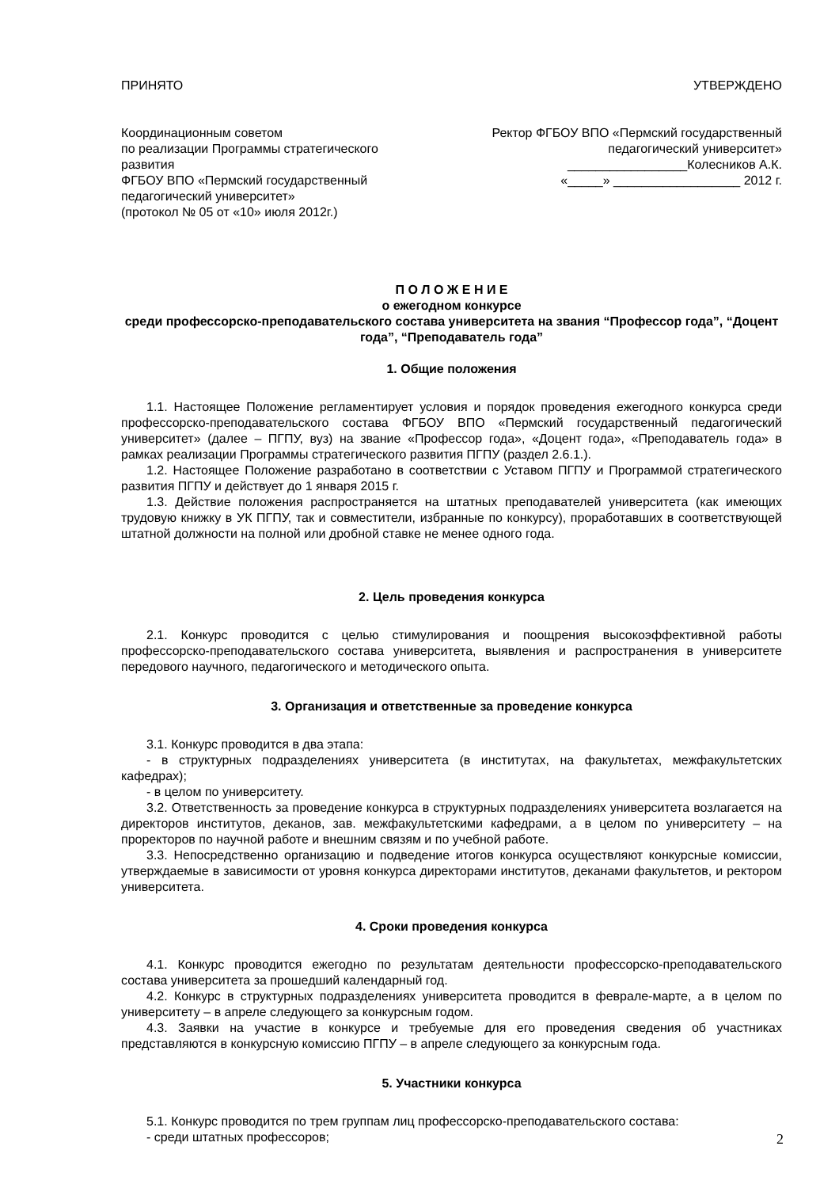ПРИНЯТО УТВЕРЖДЕНО
Координационным советом
по реализации Программы стратегического развития
ФГБОУ ВПО «Пермский государственный педагогический университет»
(протокол № 05 от «10» июля 2012г.)
Ректор ФГБОУ ВПО «Пермский государственный
педагогический университет»
_________________Колесников А.К.
«_____» __________________ 2012 г.
П О Л О Ж Е Н И Е
о ежегодном конкурсе
среди профессорско-преподавательского состава университета на звания “Профессор года”, “Доцент года”, “Преподаватель года”
1. Общие положения
1.1. Настоящее Положение регламентирует условия и порядок проведения ежегодного конкурса среди профессорско-преподавательского состава ФГБОУ ВПО «Пермский государственный педагогический университет» (далее – ПГПУ, вуз) на звание «Профессор года», «Доцент года», «Преподаватель года» в рамках реализации Программы стратегического развития ПГПУ (раздел 2.6.1.).
1.2. Настоящее Положение разработано в соответствии с Уставом ПГПУ и Программой стратегического развития ПГПУ и действует до 1 января 2015 г.
1.3. Действие положения распространяется на штатных преподавателей университета (как имеющих трудовую книжку в УК ПГПУ, так и совместители, избранные по конкурсу), проработавших в соответствующей штатной должности на полной или дробной ставке не менее одного года.
2. Цель проведения конкурса
2.1. Конкурс проводится с целью стимулирования и поощрения высокоэффективной работы профессорско-преподавательского состава университета, выявления и распространения в университете передового научного, педагогического и методического опыта.
3. Организация и ответственные за проведение конкурса
3.1. Конкурс проводится в два этапа:
- в структурных подразделениях университета (в институтах, на факультетах, межфакультетских кафедрах);
- в целом по университету.
3.2. Ответственность за проведение конкурса в структурных подразделениях университета возлагается на директоров институтов, деканов, зав. межфакультетскими кафедрами, а в целом по университету – на проректоров по научной работе и внешним связям и по учебной работе.
3.3. Непосредственно организацию и подведение итогов конкурса осуществляют конкурсные комиссии, утверждаемые в зависимости от уровня конкурса директорами институтов, деканами факультетов, и ректором университета.
4. Сроки проведения конкурса
4.1. Конкурс проводится ежегодно по результатам деятельности профессорско-преподавательского состава университета за прошедший календарный год.
4.2. Конкурс в структурных подразделениях университета проводится в феврале-марте, а в целом по университету – в апреле следующего за конкурсным годом.
4.3. Заявки на участие в конкурсе и требуемые для его проведения сведения об участниках представляются в конкурсную комиссию ПГПУ – в апреле следующего за конкурсным года.
5. Участники конкурса
5.1. Конкурс проводится по трем группам лиц профессорско-преподавательского состава:
- среди штатных профессоров;
2